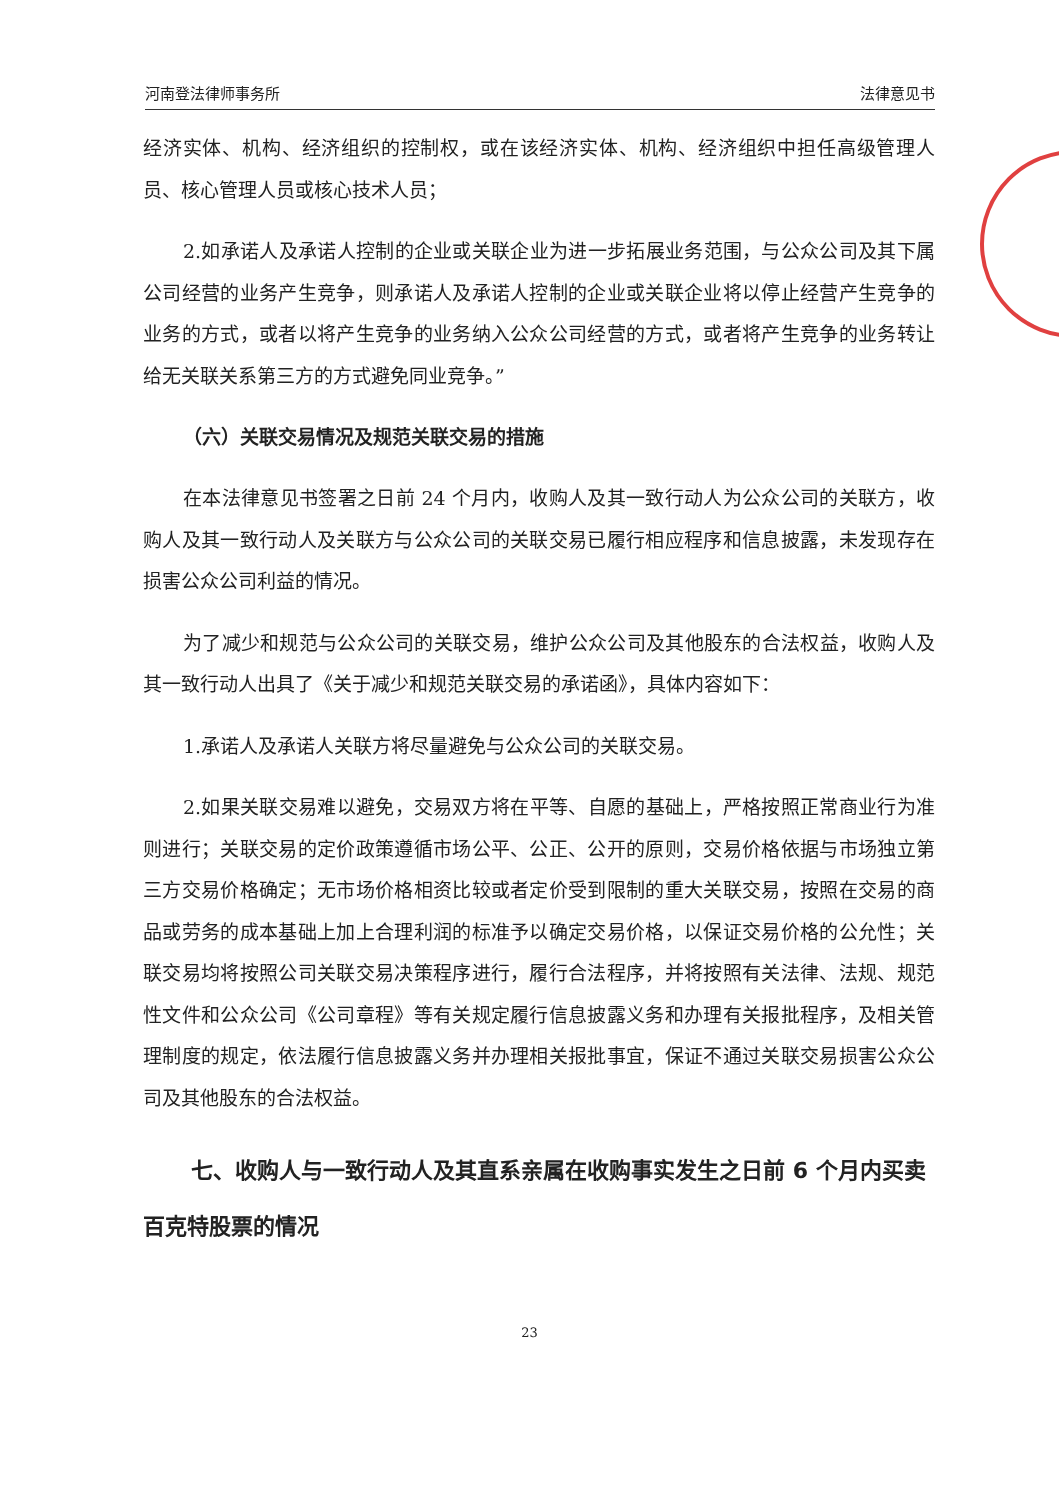河南登法律师事务所 法律意见书
经济实体、机构、经济组织的控制权，或在该经济实体、机构、经济组织中担任高级管理人员、核心管理人员或核心技术人员；
2.如承诺人及承诺人控制的企业或关联企业为进一步拓展业务范围，与公众公司及其下属公司经营的业务产生竞争，则承诺人及承诺人控制的企业或关联企业将以停止经营产生竞争的业务的方式，或者以将产生竞争的业务纳入公众公司经营的方式，或者将产生竞争的业务转让给无关联关系第三方的方式避免同业竞争。”
（六）关联交易情况及规范关联交易的措施
在本法律意见书签署之日前 24 个月内，收购人及其一致行动人为公众公司的关联方，收购人及其一致行动人及关联方与公众公司的关联交易已履行相应程序和信息披露，未发现存在损害公众公司利益的情况。
为了减少和规范与公众公司的关联交易，维护公众公司及其他股东的合法权益，收购人及其一致行动人出具了《关于减少和规范关联交易的承诺函》，具体内容如下：
1.承诺人及承诺人关联方将尽量避免与公众公司的关联交易。
2.如果关联交易难以避免，交易双方将在平等、自愿的基础上，严格按照正常商业行为准则进行；关联交易的定价政策遵循市场公平、公正、公开的原则，交易价格依据与市场独立第三方交易价格确定；无市场价格相资比较或者定价受到限制的重大关联交易，按照在交易的商品或劳务的成本基础上加上合理利润的标准予以确定交易价格，以保证交易价格的公允性；关联交易均将按照公司关联交易决策程序进行，履行合法程序，并将按照有关法律、法规、规范性文件和公众公司《公司章程》等有关规定履行信息披露义务和办理有关报批程序，及相关管理制度的规定，依法履行信息披露义务并办理相关报批事宜，保证不通过关联交易损害公众公司及其他股东的合法权益。
七、收购人与一致行动人及其直系亲属在收购事实发生之日前 6 个月内买卖百克特股票的情况
23